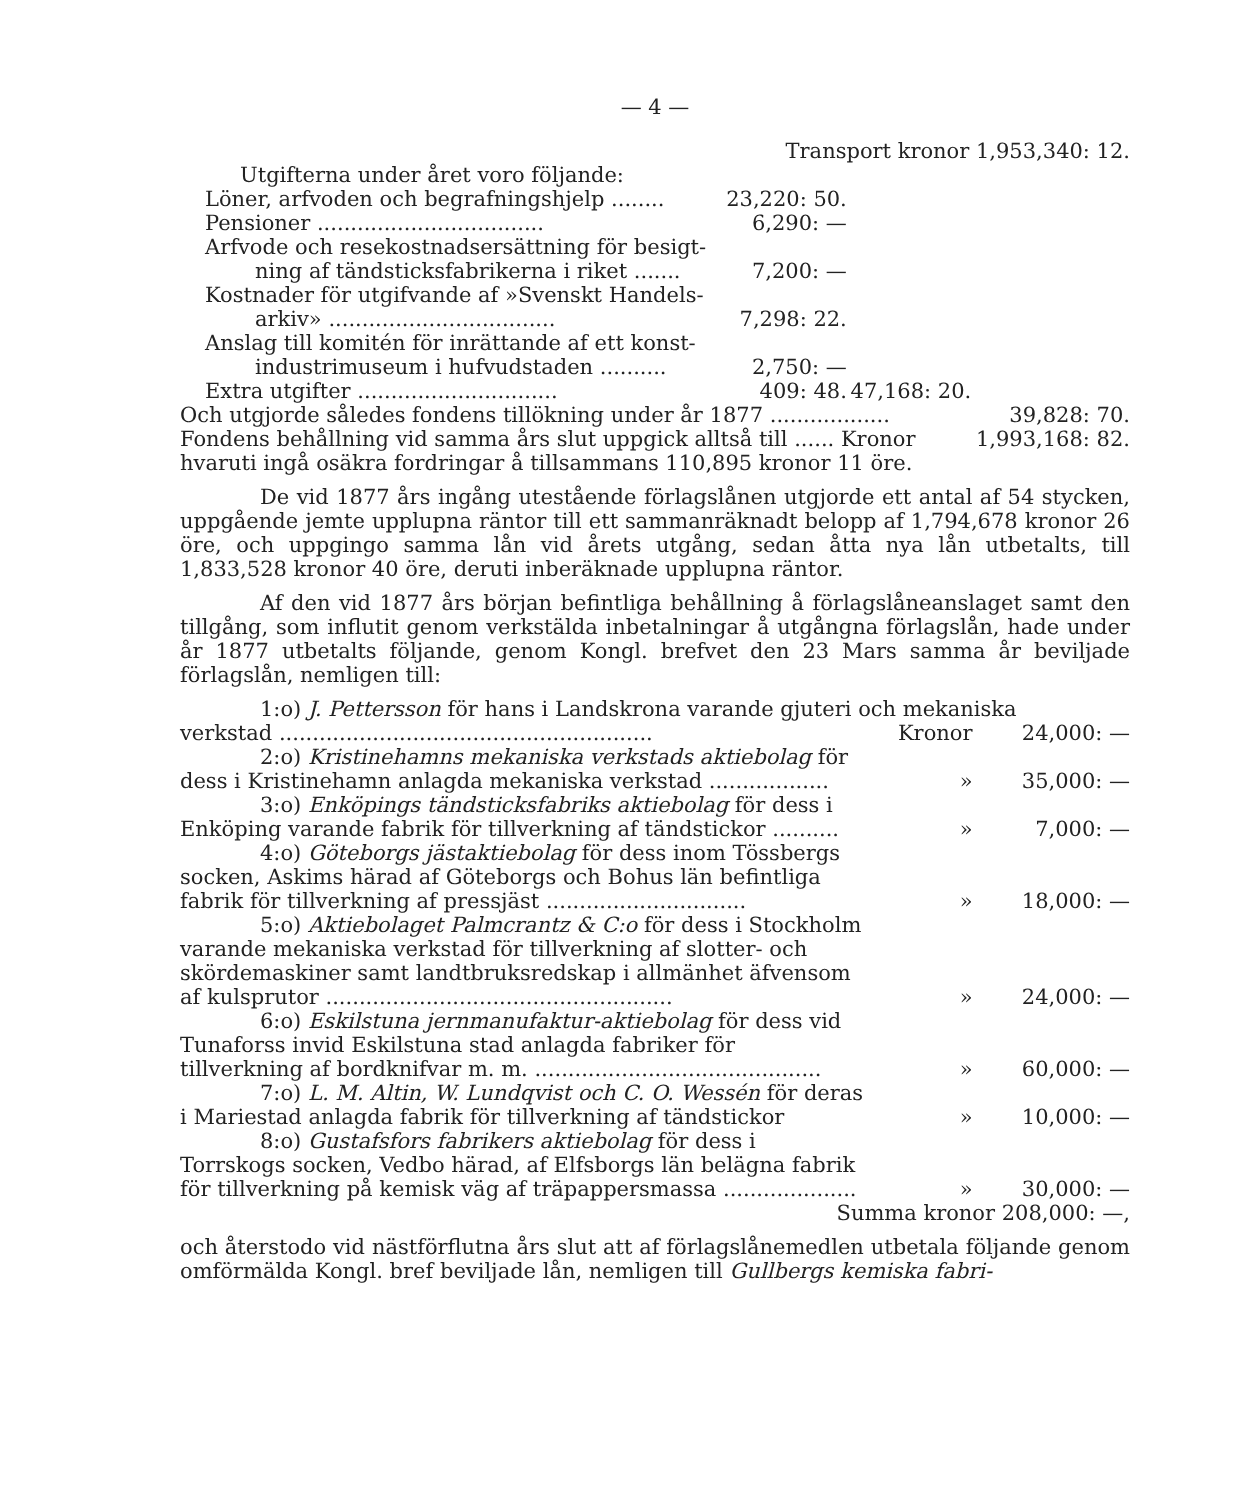— 4 —
Transport kronor 1,953,340: 12.
| Utgifterna under året voro följande: | | | |
| Löner, arfvoden och begrafningshjelp ........ | 23,220: 50. | | |
| Pensioner .................................. | 6,290: — | | |
| Arfvode och resekostnadsersättning för besigt- ning af tändsticksfabrikerna i riket ....... | 7,200: — | | |
| Kostnader för utgifvande af »Svenskt Handels- arkiv» .................................. | 7,298: 22. | | |
| Anslag till komitén för inrättande af ett konst- industrimuseum i hufvudstaden .......... | 2,750: — | | |
| Extra utgifter .............................. | 409: 48. | 47,168: 20. | |
| Och utgjorde således fondens tillökning under år 1877 .................. | | | 39,828: 70. |
| Fondens behållning vid samma års slut uppgick alltså till ...... Kronor | | | 1,993,168: 82. |
| hvaruti ingå osäkra fordringar å tillsammans 110,895 kronor 11 öre. | | | |
De vid 1877 års ingång utestående förlagslånen utgjorde ett antal af 54 stycken, uppgående jemte upplupna räntor till ett sammanräknadt belopp af 1,794,678 kronor 26 öre, och uppgingo samma lån vid årets utgång, sedan åtta nya lån utbetalts, till 1,833,528 kronor 40 öre, deruti inberäknade upplupna räntor.
Af den vid 1877 års början befintliga behållning å förlagslåneanslaget samt den tillgång, som influtit genom verkstälda inbetalningar å utgångna förlagslån, hade under år 1877 utbetalts följande, genom Kongl. brefvet den 23 Mars samma år beviljade förlagslån, nemligen till:
| 1:o) J. Pettersson för hans i Landskrona varande gjuteri och mekaniska | | |
| verkstad ........................................................ | Kronor | 24,000: — |
| 2:o) Kristinehamns mekaniska verkstads aktiebolag för dess i Kristinehamn anlagda mekaniska verkstad .................. | » | 35,000: — |
| 3:o) Enköpings tändsticksfabriks aktiebolag för dess i Enköping varande fabrik för tillverkning af tändstickor .......... | » | 7,000: — |
| 4:o) Göteborgs jästaktiebolag för dess inom Tössbergs socken, Askims härad af Göteborgs och Bohus län befintliga fabrik för tillverkning af pressjäst .............................. | » | 18,000: — |
| 5:o) Aktiebolaget Palmcrantz & C:o för dess i Stockholm varande mekaniska verkstad för tillverkning af slotter- och skördemaskiner samt landtbruksredskap i allmänhet äfvensom af kulsprutor .................................................... | » | 24,000: — |
| 6:o) Eskilstuna jernmanufaktur-aktiebolag för dess vid Tunaforss invid Eskilstuna stad anlagda fabriker för tillverkning af bordknifvar m. m. ........................................... | » | 60,000: — |
| 7:o) L. M. Altin, W. Lundqvist och C. O. Wessén för deras i Mariestad anlagda fabrik för tillverkning af tändstickor | » | 10,000: — |
| 8:o) Gustafsfors fabrikers aktiebolag för dess i Torrskogs socken, Vedbo härad, af Elfsborgs län belägna fabrik för tillverkning på kemisk väg af träpappersmassa .................... | » | 30,000: — |
| Summa kronor 208,000: —, | | |
och återstodo vid nästförflutna års slut att af förlagslånemedlen utbetala följande genom omförmälda Kongl. bref beviljade lån, nemligen till Gullbergs kemiska fabri-